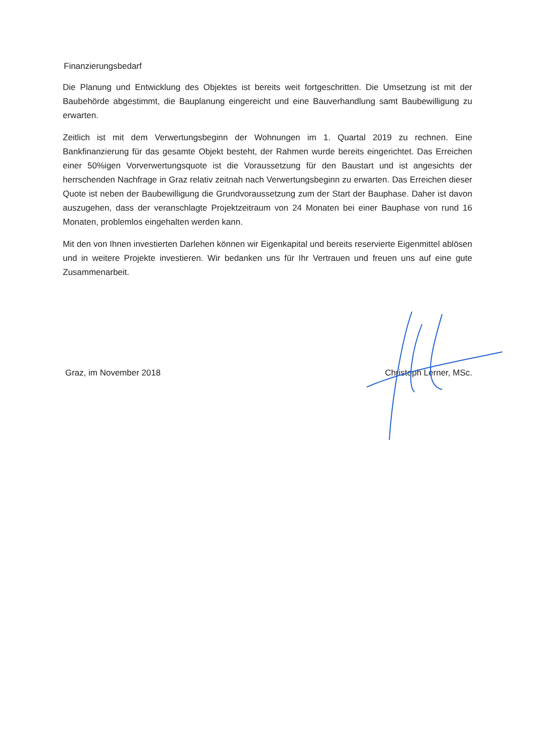Finanzierungsbedarf
Die Planung und Entwicklung des Objektes ist bereits weit fortgeschritten. Die Umsetzung ist mit der Baubehörde abgestimmt, die Bauplanung eingereicht und eine Bauverhandlung samt Baubewilligung zu erwarten.
Zeitlich ist mit dem Verwertungsbeginn der Wohnungen im 1. Quartal 2019 zu rechnen. Eine Bankfinanzierung für das gesamte Objekt besteht, der Rahmen wurde bereits eingerichtet. Das Erreichen einer 50%igen Vorverwertungsquote ist die Voraussetzung für den Baustart und ist angesichts der herrschenden Nachfrage in Graz relativ zeitnah nach Verwertungsbeginn zu erwarten. Das Erreichen dieser Quote ist neben der Baubewilligung die Grundvoraussetzung zum der Start der Bauphase. Daher ist davon auszugehen, dass der veranschlagte Projektzeitraum von 24 Monaten bei einer Bauphase von rund 16 Monaten, problemlos eingehalten werden kann.
Mit den von Ihnen investierten Darlehen können wir Eigenkapital und bereits reservierte Eigenmittel ablösen und in weitere Projekte investieren. Wir bedanken uns für Ihr Vertrauen und freuen uns auf eine gute Zusammenarbeit.
Graz, im November 2018 Christoph Lerner, MSc.